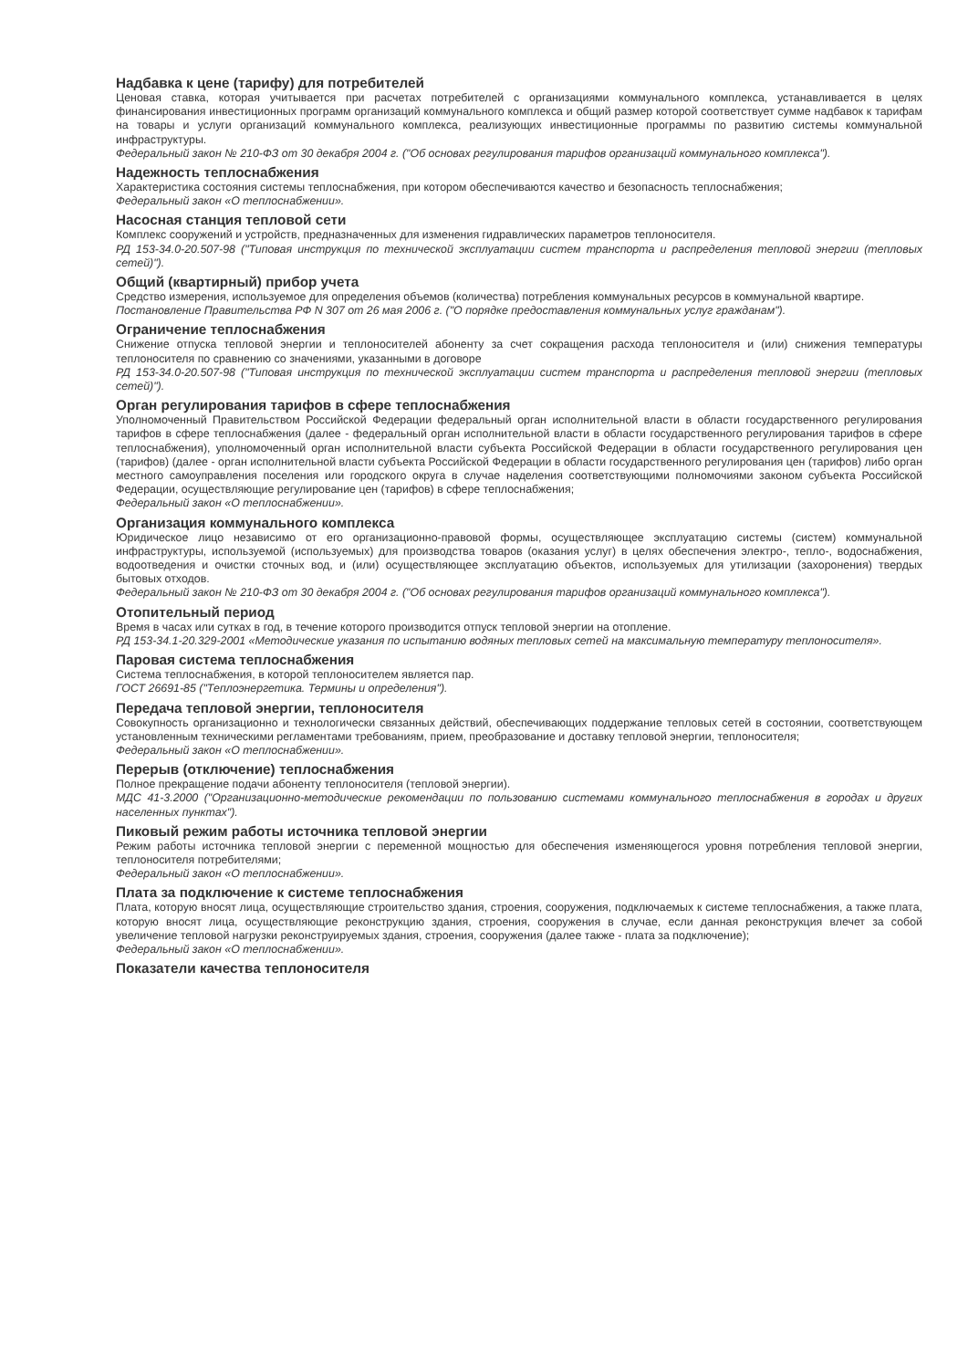Надбавка к цене (тарифу) для потребителей
Ценовая ставка, которая учитывается при расчетах потребителей с организациями коммунального комплекса, устанавливается в целях финансирования инвестиционных программ организаций коммунального комплекса и общий размер которой соответствует сумме надбавок к тарифам на товары и услуги организаций коммунального комплекса, реализующих инвестиционные программы по развитию системы коммунальной инфраструктуры.
Федеральный закон № 210-ФЗ от 30 декабря 2004 г. ("Об основах регулирования тарифов организаций коммунального комплекса").
Надежность теплоснабжения
Характеристика состояния системы теплоснабжения, при котором обеспечиваются качество и безопасность теплоснабжения;
Федеральный закон «О теплоснабжении».
Насосная станция тепловой сети
Комплекс сооружений и устройств, предназначенных для изменения гидравлических параметров теплоносителя.
РД 153-34.0-20.507-98 ("Типовая инструкция по технической эксплуатации систем транспорта и распределения тепловой энергии (тепловых сетей)").
Общий (квартирный) прибор учета
Средство измерения, используемое для определения объемов (количества) потребления коммунальных ресурсов в коммунальной квартире.
Постановление Правительства РФ N 307 от 26 мая 2006 г. ("О порядке предоставления коммунальных услуг гражданам").
Ограничение теплоснабжения
Снижение отпуска тепловой энергии и теплоносителей абоненту за счет сокращения расхода теплоносителя и (или) снижения температуры теплоносителя по сравнению со значениями, указанными в договоре
РД 153-34.0-20.507-98 ("Типовая инструкция по технической эксплуатации систем транспорта и распределения тепловой энергии (тепловых сетей)").
Орган регулирования тарифов в сфере теплоснабжения
Уполномоченный Правительством Российской Федерации федеральный орган исполнительной власти в области государственного регулирования тарифов в сфере теплоснабжения (далее - федеральный орган исполнительной власти в области государственного регулирования тарифов в сфере теплоснабжения), уполномоченный орган исполнительной власти субъекта Российской Федерации в области государственного регулирования цен (тарифов) (далее - орган исполнительной власти субъекта Российской Федерации в области государственного регулирования цен (тарифов) либо орган местного самоуправления поселения или городского округа в случае наделения соответствующими полномочиями законом субъекта Российской Федерации, осуществляющие регулирование цен (тарифов) в сфере теплоснабжения;
Федеральный закон «О теплоснабжении».
Организация коммунального комплекса
Юридическое лицо независимо от его организационно-правовой формы, осуществляющее эксплуатацию системы (систем) коммунальной инфраструктуры, используемой (используемых) для производства товаров (оказания услуг) в целях обеспечения электро-, тепло-, водоснабжения, водоотведения и очистки сточных вод, и (или) осуществляющее эксплуатацию объектов, используемых для утилизации (захоронения) твердых бытовых отходов.
Федеральный закон № 210-ФЗ от 30 декабря 2004 г. ("Об основах регулирования тарифов организаций коммунального комплекса").
Отопительный период
Время в часах или сутках в год, в течение которого производится отпуск тепловой энергии на отопление.
РД 153-34.1-20.329-2001 «Методические указания по испытанию водяных тепловых сетей на максимальную температуру теплоносителя».
Паровая система теплоснабжения
Система теплоснабжения, в которой теплоносителем является пар.
ГОСТ 26691-85 ("Теплоэнергетика. Термины и определения").
Передача тепловой энергии, теплоносителя
Совокупность организационно и технологически связанных действий, обеспечивающих поддержание тепловых сетей в состоянии, соответствующем установленным техническими регламентами требованиям, прием, преобразование и доставку тепловой энергии, теплоносителя;
Федеральный закон «О теплоснабжении».
Перерыв (отключение) теплоснабжения
Полное прекращение подачи абоненту теплоносителя (тепловой энергии).
МДС 41-3.2000 ("Организационно-методические рекомендации по пользованию системами коммунального теплоснабжения в городах и других населенных пунктах").
Пиковый режим работы источника тепловой энергии
Режим работы источника тепловой энергии с переменной мощностью для обеспечения изменяющегося уровня потребления тепловой энергии, теплоносителя потребителями;
Федеральный закон «О теплоснабжении».
Плата за подключение к системе теплоснабжения
Плата, которую вносят лица, осуществляющие строительство здания, строения, сооружения, подключаемых к системе теплоснабжения, а также плата, которую вносят лица, осуществляющие реконструкцию здания, строения, сооружения в случае, если данная реконструкция влечет за собой увеличение тепловой нагрузки реконструируемых здания, строения, сооружения (далее также - плата за подключение);
Федеральный закон «О теплоснабжении».
Показатели качества теплоносителя